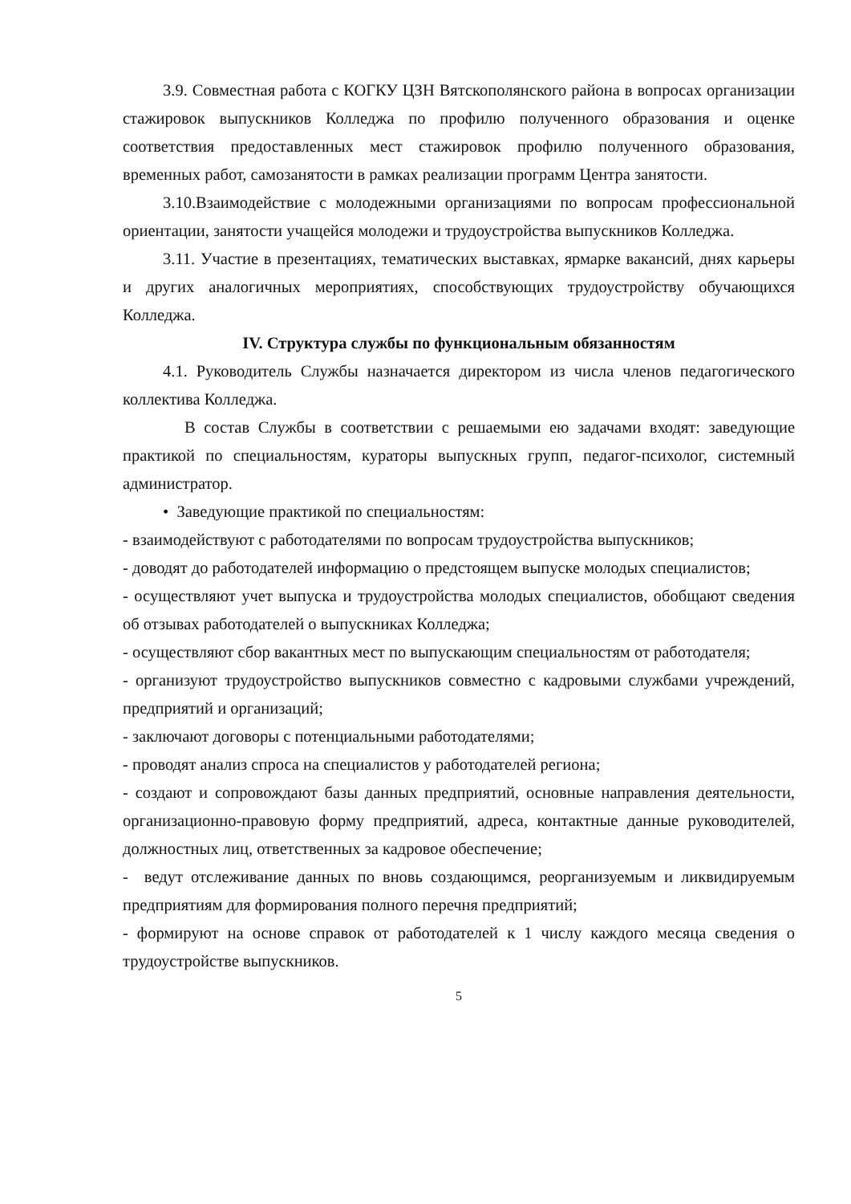3.9. Совместная работа с КОГКУ ЦЗН Вятскополянского района в вопросах организации стажировок выпускников Колледжа по профилю полученного образования и оценке соответствия предоставленных мест стажировок профилю полученного образования, временных работ, самозанятости в рамках реализации программ Центра занятости.
3.10.Взаимодействие с молодежными организациями по вопросам профессиональной ориентации, занятости учащейся молодежи и трудоустройства выпускников Колледжа.
3.11. Участие в презентациях, тематических выставках, ярмарке вакансий, днях карьеры и других аналогичных мероприятиях, способствующих трудоустройству обучающихся Колледжа.
IV. Структура службы по функциональным обязанностям
4.1. Руководитель Службы назначается директором из числа членов педагогического коллектива Колледжа.
В состав Службы в соответствии с решаемыми ею задачами входят: заведующие практикой по специальностям, кураторы выпускных групп, педагог-психолог, системный администратор.
• Заведующие практикой по специальностям:
- взаимодействуют с работодателями по вопросам трудоустройства выпускников;
- доводят до работодателей информацию о предстоящем выпуске молодых специалистов;
- осуществляют учет выпуска и трудоустройства молодых специалистов, обобщают сведения об отзывах работодателей о выпускниках Колледжа;
- осуществляют сбор вакантных мест по выпускающим специальностям от работодателя;
- организуют трудоустройство выпускников совместно с кадровыми службами учреждений, предприятий и организаций;
- заключают договоры с потенциальными работодателями;
- проводят анализ спроса на специалистов у работодателей региона;
- создают и сопровождают базы данных предприятий, основные направления деятельности, организационно-правовую форму предприятий, адреса, контактные данные руководителей, должностных лиц, ответственных за кадровое обеспечение;
- ведут отслеживание данных по вновь создающимся, реорганизуемым и ликвидируемым предприятиям для формирования полного перечня предприятий;
- формируют на основе справок от работодателей к 1 числу каждого месяца сведения о трудоустройстве выпускников.
5